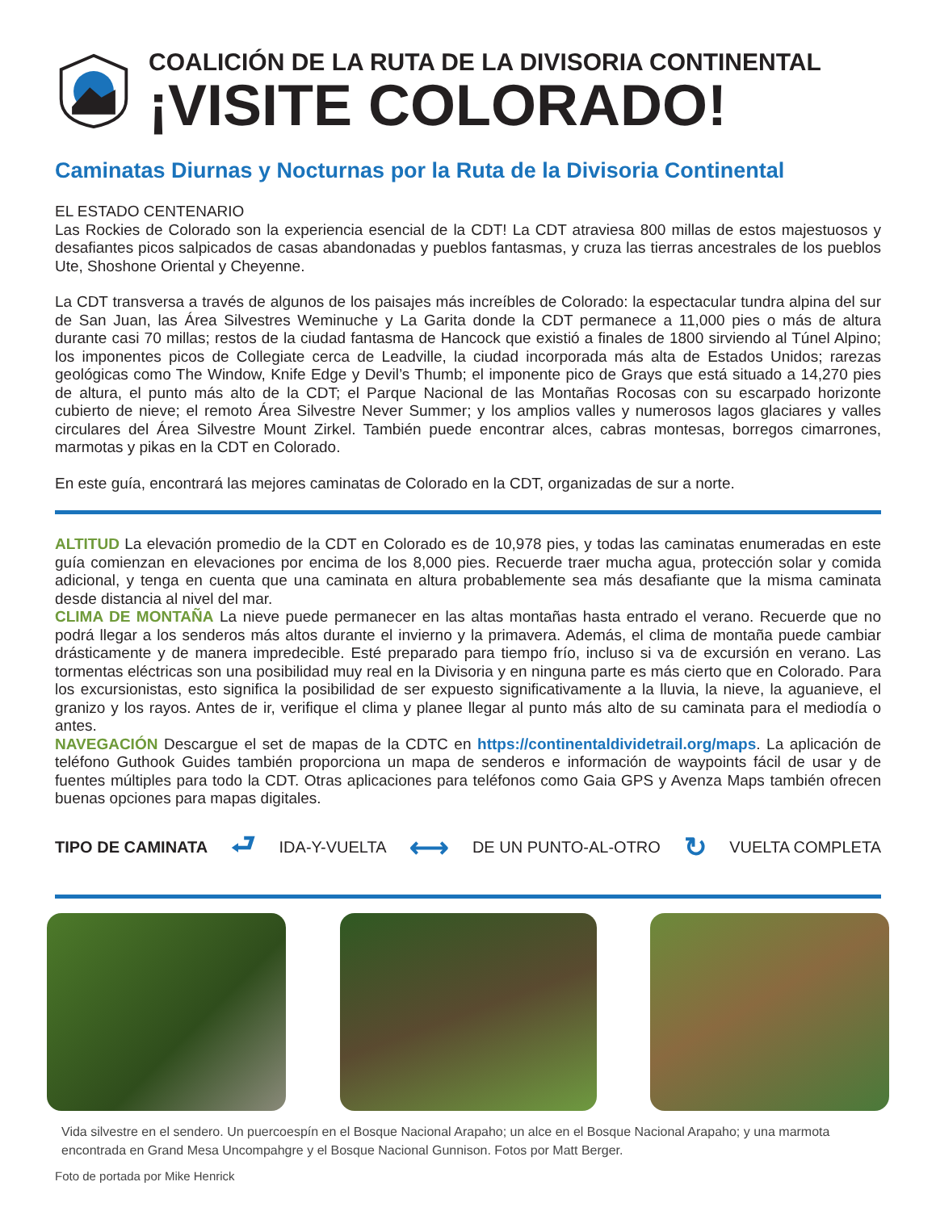COALICIÓN DE LA RUTA DE LA DIVISORIA CONTINENTAL
¡VISITE COLORADO!
Caminatas Diurnas y Nocturnas por la Ruta de la Divisoria Continental
EL ESTADO CENTENARIO
Las Rockies de Colorado son la experiencia esencial de la CDT! La CDT atraviesa 800 millas de estos majestuosos y desafiantes picos salpicados de casas abandonadas y pueblos fantasmas, y cruza las tierras ancestrales de los pueblos Ute, Shoshone Oriental y Cheyenne.
La CDT transversa a través de algunos de los paisajes más increíbles de Colorado: la espectacular tundra alpina del sur de San Juan, las Área Silvestres Weminuche y La Garita donde la CDT permanece a 11,000 pies o más de altura durante casi 70 millas; restos de la ciudad fantasma de Hancock que existió a finales de 1800 sirviendo al Túnel Alpino; los imponentes picos de Collegiate cerca de Leadville, la ciudad incorporada más alta de Estados Unidos; rarezas geológicas como The Window, Knife Edge y Devil’s Thumb; el imponente pico de Grays que está situado a 14,270 pies de altura, el punto más alto de la CDT; el Parque Nacional de las Montañas Rocosas con su escarpado horizonte cubierto de nieve; el remoto Área Silvestre Never Summer; y los amplios valles y numerosos lagos glaciares y valles circulares del Área Silvestre Mount Zirkel. También puede encontrar alces, cabras montesas, borregos cimarrones, marmotas y pikas en la CDT en Colorado.
En este guía, encontrará las mejores caminatas de Colorado en la CDT, organizadas de sur a norte.
ALTITUD La elevación promedio de la CDT en Colorado es de 10,978 pies, y todas las caminatas enumeradas en este guía comienzan en elevaciones por encima de los 8,000 pies. Recuerde traer mucha agua, protección solar y comida adicional, y tenga en cuenta que una caminata en altura probablemente sea más desafiante que la misma caminata desde distancia al nivel del mar.
CLIMA DE MONTAÑA La nieve puede permanecer en las altas montañas hasta entrado el verano. Recuerde que no podrá llegar a los senderos más altos durante el invierno y la primavera. Además, el clima de montaña puede cambiar drásticamente y de manera impredecible. Esté preparado para tiempo frío, incluso si va de excursión en verano. Las tormentas eléctricas son una posibilidad muy real en la Divisoria y en ninguna parte es más cierto que en Colorado. Para los excursionistas, esto significa la posibilidad de ser expuesto significativamente a la lluvia, la nieve, la aguanieve, el granizo y los rayos. Antes de ir, verifique el clima y planee llegar al punto más alto de su caminata para el mediodía o antes.
NAVEGACIÓN Descargue el set de mapas de la CDTC en https://continentaldividetrail.org/maps. La aplicación de teléfono Guthook Guides también proporciona un mapa de senderos e información de waypoints fácil de usar y de fuentes múltiples para todo la CDT. Otras aplicaciones para teléfonos como Gaia GPS y Avenza Maps también ofrecen buenas opciones para mapas digitales.
TIPO DE CAMINATA ⮐ IDA-Y-VUELTA ⟷ DE UN PUNTO-AL-OTRO ↻ VUELTA COMPLETA
Vida silvestre en el sendero. Un puercoespín en el Bosque Nacional Arapaho; un alce en el Bosque Nacional Arapaho; y una marmota encontrada en Grand Mesa Uncompahgre y el Bosque Nacional Gunnison. Fotos por Matt Berger.
Foto de portada por Mike Henrick